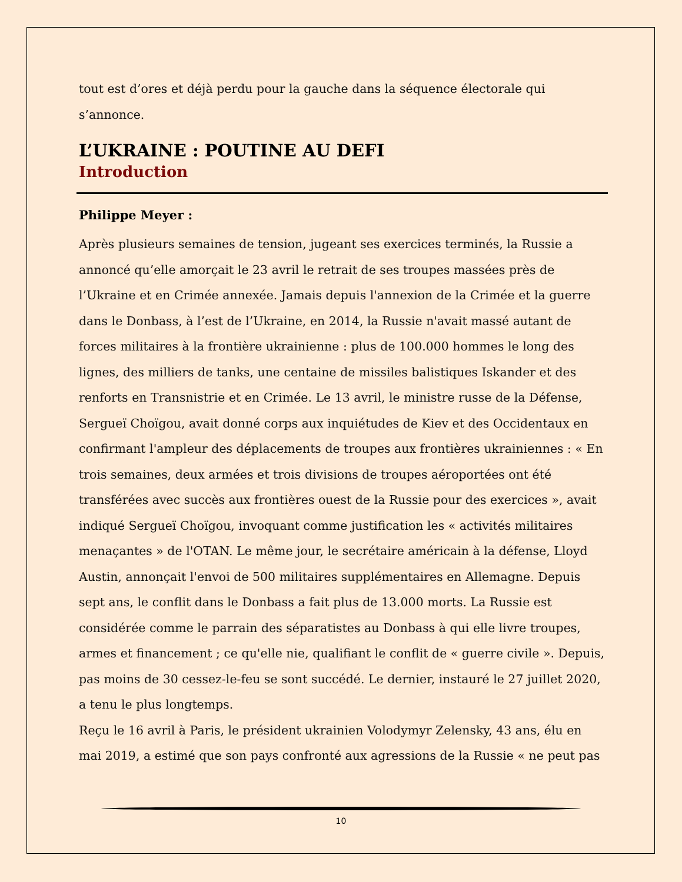tout est d’ores et déjà perdu pour la gauche dans la séquence électorale qui s’annonce.
L’UKRAINE : POUTINE AU DEFI
Introduction
Philippe Meyer :
Après plusieurs semaines de tension, jugeant ses exercices terminés, la Russie a annoncé qu’elle amorçait le 23 avril le retrait de ses troupes massées près de l’Ukraine et en Crimée annexée. Jamais depuis l'annexion de la Crimée et la guerre dans le Donbass, à l’est de l’Ukraine, en 2014, la Russie n'avait massé autant de forces militaires à la frontière ukrainienne : plus de 100.000 hommes le long des lignes, des milliers de tanks, une centaine de missiles balistiques Iskander et des renforts en Transnistrie et en Crimée. Le 13 avril, le ministre russe de la Défense, Sergueï Choïgou, avait donné corps aux inquiétudes de Kiev et des Occidentaux en confirmant l'ampleur des déplacements de troupes aux frontières ukrainiennes : « En trois semaines, deux armées et trois divisions de troupes aéroportées ont été transférées avec succès aux frontières ouest de la Russie pour des exercices », avait indiqué Sergueï Choïgou, invoquant comme justification les « activités militaires menaçantes » de l'OTAN. Le même jour, le secrétaire américain à la défense, Lloyd Austin, annonçait l'envoi de 500 militaires supplémentaires en Allemagne. Depuis sept ans, le conflit dans le Donbass a fait plus de 13.000 morts. La Russie est considérée comme le parrain des séparatistes au Donbass à qui elle livre troupes, armes et financement ; ce qu'elle nie, qualifiant le conflit de « guerre civile ». Depuis, pas moins de 30 cessez-le-feu se sont succédé. Le dernier, instauré le 27 juillet 2020, a tenu le plus longtemps.
Reçu le 16 avril à Paris, le président ukrainien Volodymyr Zelensky, 43 ans, élu en mai 2019, a estimé que son pays confronté aux agressions de la Russie « ne peut pas
10